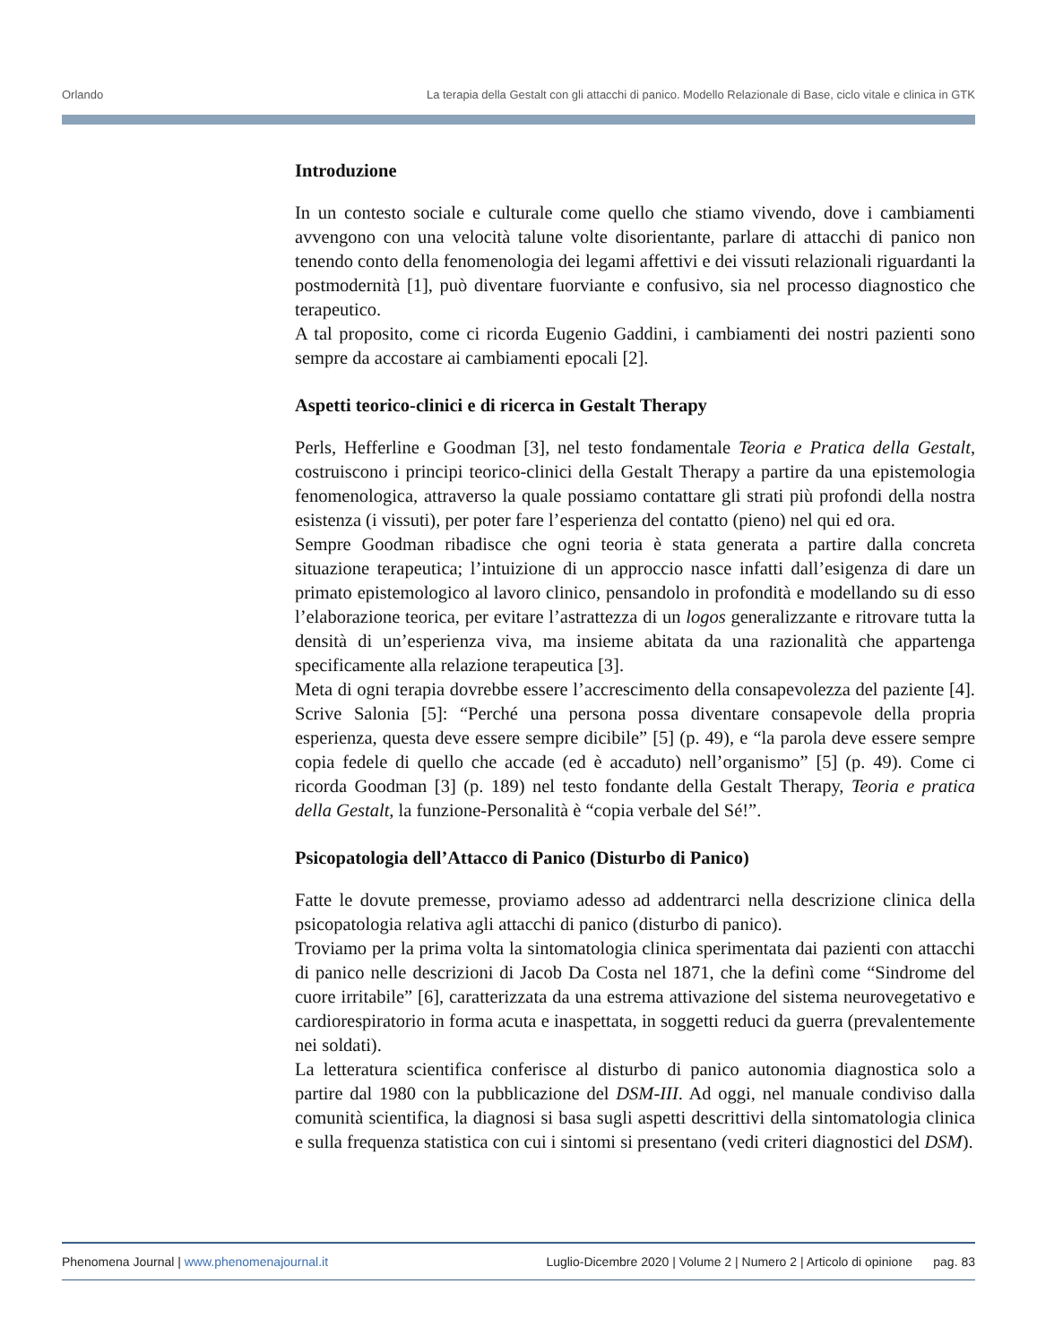Orlando La terapia della Gestalt con gli attacchi di panico. Modello Relazionale di Base, ciclo vitale e clinica in GTK
Introduzione
In un contesto sociale e culturale come quello che stiamo vivendo, dove i cambiamenti avvengono con una velocità talune volte disorientante, parlare di attacchi di panico non tenendo conto della fenomenologia dei legami affettivi e dei vissuti relazionali riguardanti la postmodernità [1], può diventare fuorviante e confusivo, sia nel processo diagnostico che terapeutico.
A tal proposito, come ci ricorda Eugenio Gaddini, i cambiamenti dei nostri pazienti sono sempre da accostare ai cambiamenti epocali [2].
Aspetti teorico-clinici e di ricerca in Gestalt Therapy
Perls, Hefferline e Goodman [3], nel testo fondamentale Teoria e Pratica della Gestalt, costruiscono i principi teorico-clinici della Gestalt Therapy a partire da una epistemologia fenomenologica, attraverso la quale possiamo contattare gli strati più profondi della nostra esistenza (i vissuti), per poter fare l’esperienza del contatto (pieno) nel qui ed ora.
Sempre Goodman ribadisce che ogni teoria è stata generata a partire dalla concreta situazione terapeutica; l’intuizione di un approccio nasce infatti dall’esigenza di dare un primato epistemologico al lavoro clinico, pensandolo in profondità e modellando su di esso l’elaborazione teorica, per evitare l’astrattezza di un logos generalizzante e ritrovare tutta la densità di un’esperienza viva, ma insieme abitata da una razionalità che appartenga specificamente alla relazione terapeutica [3].
Meta di ogni terapia dovrebbe essere l’accrescimento della consapevolezza del paziente [4]. Scrive Salonia [5]: “Perché una persona possa diventare consapevole della propria esperienza, questa deve essere sempre dicibile” [5] (p. 49), e “la parola deve essere sempre copia fedele di quello che accade (ed è accaduto) nell’organismo” [5] (p. 49). Come ci ricorda Goodman [3] (p. 189) nel testo fondante della Gestalt Therapy, Teoria e pratica della Gestalt, la funzione-Personalità è “copia verbale del Sé!”.
Psicopatologia dell’Attacco di Panico (Disturbo di Panico)
Fatte le dovute premesse, proviamo adesso ad addentrarci nella descrizione clinica della psicopatologia relativa agli attacchi di panico (disturbo di panico).
Troviamo per la prima volta la sintomatologia clinica sperimentata dai pazienti con attacchi di panico nelle descrizioni di Jacob Da Costa nel 1871, che la definì come “Sindrome del cuore irritabile” [6], caratterizzata da una estrema attivazione del sistema neurovegetativo e cardiorespiratorio in forma acuta e inaspettata, in soggetti reduci da guerra (prevalentemente nei soldati).
La letteratura scientifica conferisce al disturbo di panico autonomia diagnostica solo a partire dal 1980 con la pubblicazione del DSM-III. Ad oggi, nel manuale condiviso dalla comunità scientifica, la diagnosi si basa sugli aspetti descrittivi della sintomatologia clinica e sulla frequenza statistica con cui i sintomi si presentano (vedi criteri diagnostici del DSM).
Phenomena Journal | www.phenomenajournal.it Luglio-Dicembre 2020 | Volume 2 | Numero 2 | Articolo di opinione pag. 83